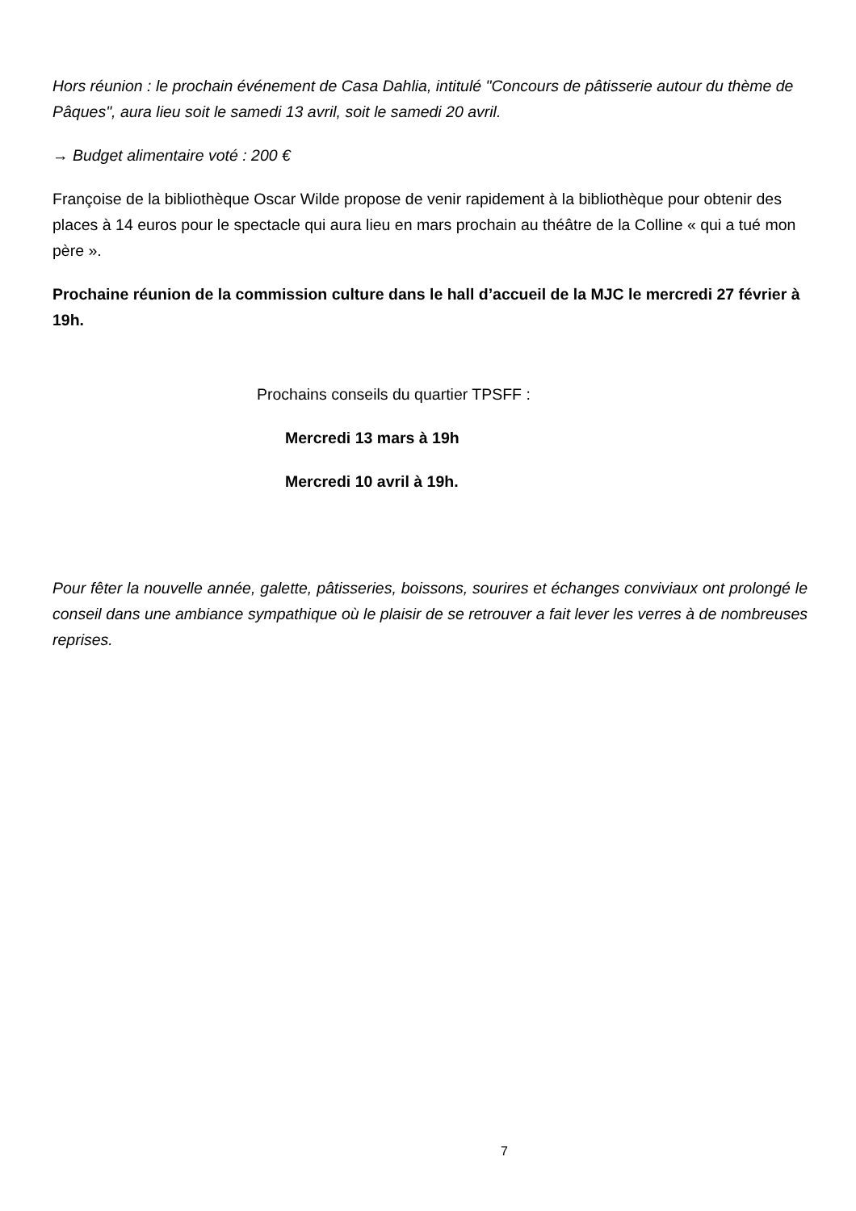Hors réunion : le prochain événement de Casa Dahlia, intitulé "Concours de pâtisserie autour du thème de Pâques", aura lieu soit le samedi 13 avril, soit le samedi 20 avril.
→ Budget alimentaire voté : 200 €
Françoise de la bibliothèque Oscar Wilde propose de venir rapidement à la bibliothèque pour obtenir des places à 14 euros pour le spectacle qui aura lieu en mars prochain au théâtre de la Colline « qui a tué mon père ».
Prochaine réunion de la commission culture dans le hall d’accueil de la MJC le mercredi 27 février à 19h.
Prochains conseils du quartier TPSFF :
Mercredi 13 mars à 19h
Mercredi 10 avril à 19h.
Pour fêter la nouvelle année, galette, pâtisseries, boissons, sourires et échanges conviviaux ont prolongé le conseil dans une ambiance sympathique où le plaisir de se retrouver a fait lever les verres à de nombreuses reprises.
7